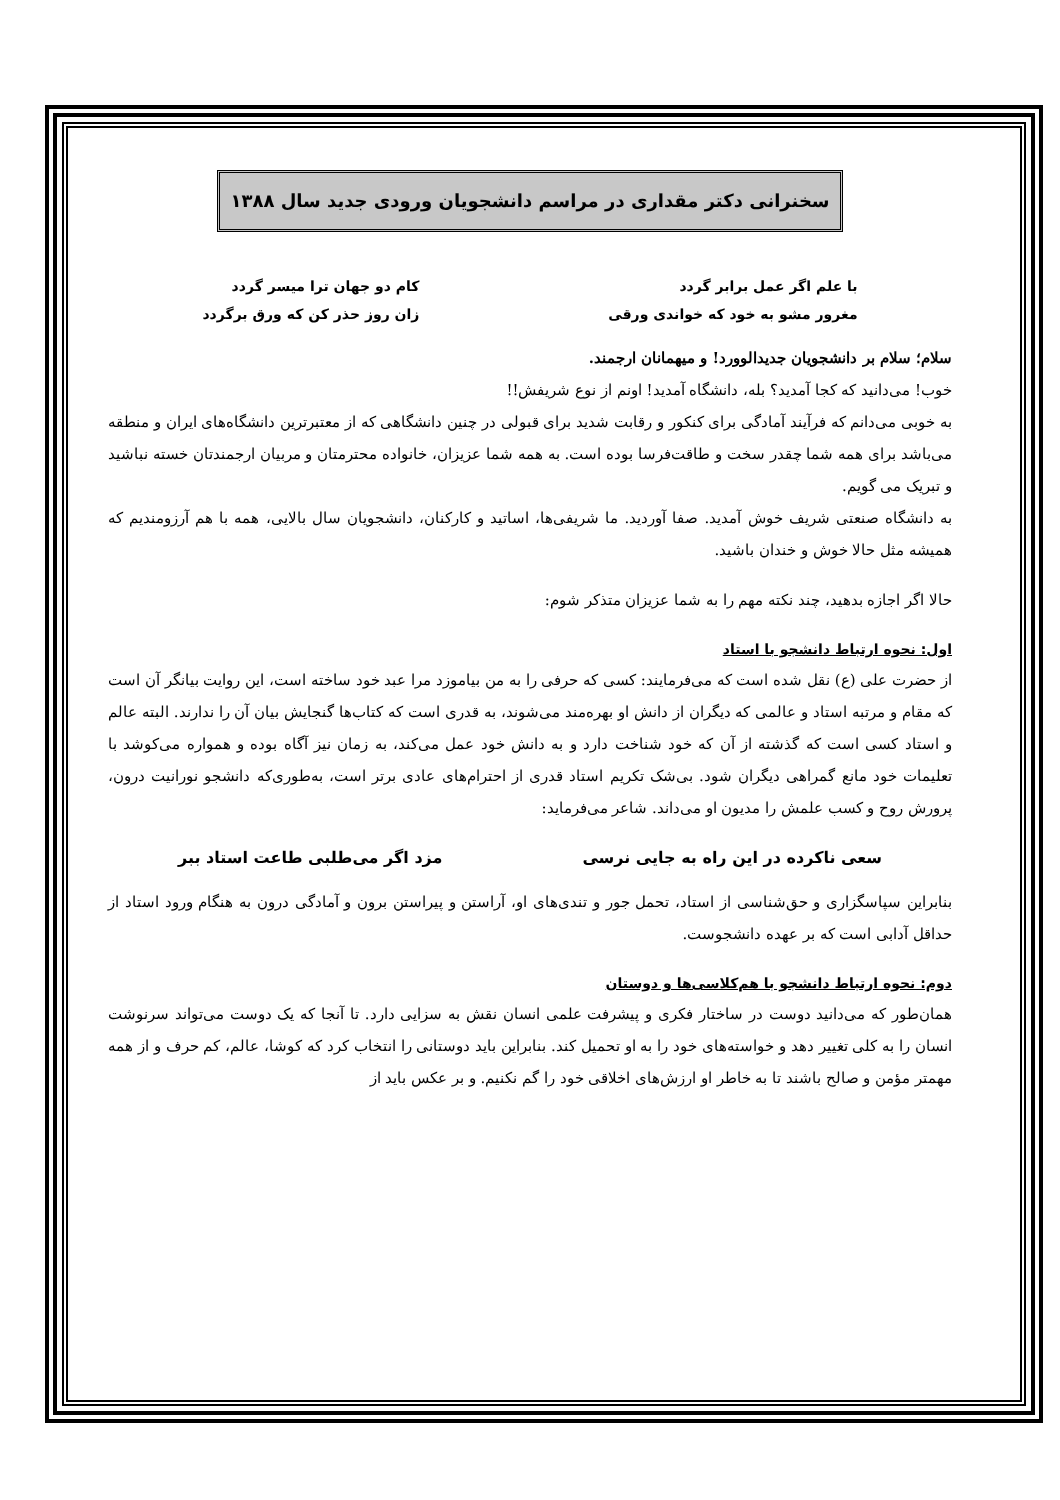سخنرانی دکتر مقداری در مراسم دانشجویان ورودی جدید سال ۱۳۸۸
با علم اگر عمل برابر گردد
مغرور مشو به خود که خواندی ورقی
کام دو جهان ترا میسر گردد
زان روز حذر کن که ورق برگردد
سلام؛ سلام بر دانشجویان جدیدالوورد! و میهمانان ارجمند.
خوب! می‌دانید که کجا آمدید؟ بله، دانشگاه آمدید! اونم از نوع شریفش!!
به خوبی می‌دانم که فرآیند آمادگی برای کنکور و رقابت شدید برای قبولی در چنین دانشگاهی که از معتبرترین دانشگاه‌های ایران و منطقه می‌باشد برای همه شما چقدر سخت و طاقت‌فرسا بوده است. به همه شما عزیزان، خانواده محترمتان و مربیان ارجمندتان خسته نباشید و تبریک می گویم.
به دانشگاه صنعتی شریف خوش آمدید. صفا آوردید. ما شریفی‌ها، اساتید و کارکنان، دانشجویان سال بالایی، همه با هم آرزومندیم که همیشه مثل حالا خوش و خندان باشید.
حالا اگر اجازه بدهید، چند نکته مهم را به شما عزیزان متذکر شوم:
اول: نحوه ارتباط دانشجو با استاد
از حضرت علی (ع) نقل شده است که می‌فرمایند: کسی که حرفی را به من بیاموزد مرا عبد خود ساخته است، این روایت بیانگر آن است که مقام و مرتبه استاد و عالمی که دیگران از دانش او بهره‌مند می‌شوند، به قدری است که کتاب‌ها گنجایش بیان آن را ندارند. البته عالم و استاد کسی است که گذشته از آن که خود شناخت دارد و به دانش خود عمل می‌کند، به زمان نیز آگاه بوده و همواره می‌کوشد با تعلیمات خود مانع گمراهی دیگران شود. بی‌شک تکریم استاد قدری از احترام‌های عادی برتر است، به‌طوری‌که دانشجو نورانیت درون، پرورش روح و کسب علمش را مدیون او می‌داند. شاعر می‌فرماید:
سعی ناکرده در این راه به جایی نرسی
مزد اگر می‌طلبی طاعت استاد ببر
بنابراین سپاسگزاری و حق‌شناسی از استاد، تحمل جور و تندی‌های او، آراستن و پیراستن برون و آمادگی درون به هنگام ورود استاد از حداقل آدابی است که بر عهده دانشجوست.
دوم: نحوه ارتباط دانشجو با هم‌کلاسی‌ها و دوستان
همان‌طور که می‌دانید دوست در ساختار فکری و پیشرفت علمی انسان نقش به سزایی دارد. تا آنجا که یک دوست می‌تواند سرنوشت انسان را به کلی تغییر دهد و خواسته‌های خود را به او تحمیل کند. بنابراین باید دوستانی را انتخاب کرد که کوشا، عالم، کم حرف و از همه مهمتر مؤمن و صالح باشند تا به خاطر او ارزش‌های اخلاقی خود را گم نکنیم. و بر عکس باید از